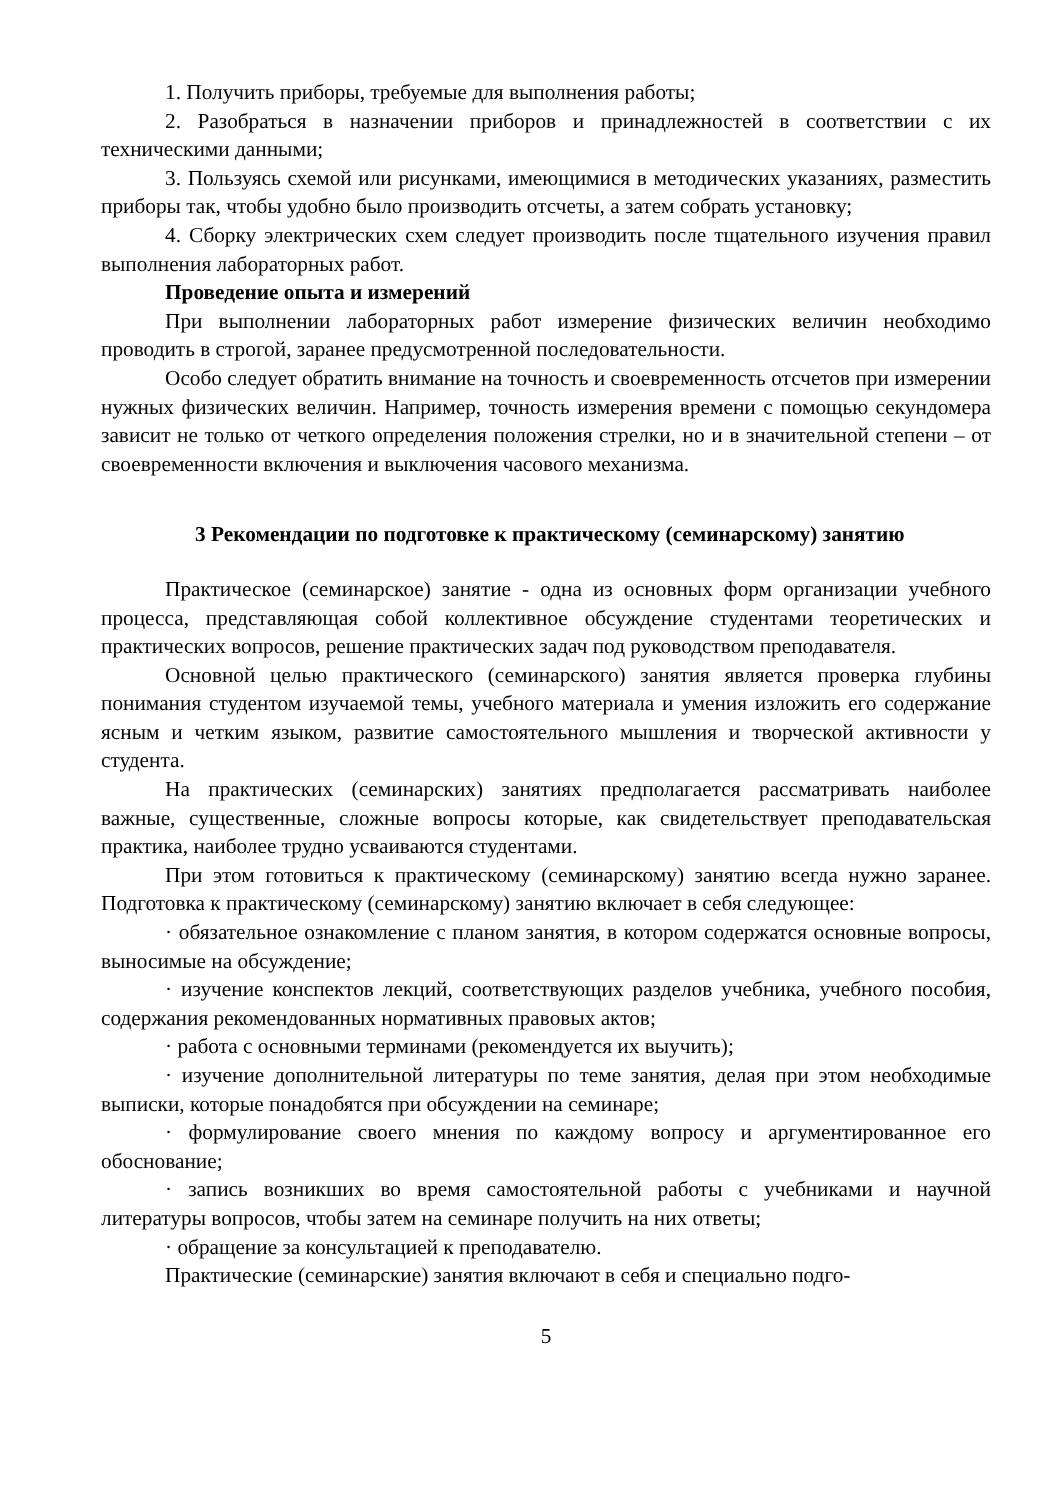1. Получить приборы, требуемые для выполнения работы;
2. Разобраться в назначении приборов и принадлежностей в соответствии с их техническими данными;
3. Пользуясь схемой или рисунками, имеющимися в методических указаниях, разместить приборы так, чтобы удобно было производить отсчеты, а затем собрать установку;
4. Сборку электрических схем следует производить после тщательного изучения правил выполнения лабораторных работ.
Проведение опыта и измерений
При выполнении лабораторных работ измерение физических величин необходимо проводить в строгой, заранее предусмотренной последовательности.
Особо следует обратить внимание на точность и своевременность отсчетов при измерении нужных физических величин. Например, точность измерения времени с помощью секундомера зависит не только от четкого определения положения стрелки, но и в значительной степени – от своевременности включения и выключения часового механизма.
3 Рекомендации по подготовке к практическому (семинарскому) занятию
Практическое (семинарское) занятие - одна из основных форм организации учебного процесса, представляющая собой коллективное обсуждение студентами теоретических и практических вопросов, решение практических задач под руководством преподавателя.
Основной целью практического (семинарского) занятия является проверка глубины понимания студентом изучаемой темы, учебного материала и умения изложить его содержание ясным и четким языком, развитие самостоятельного мышления и творческой активности у студента.
На практических (семинарских) занятиях предполагается рассматривать наиболее важные, существенные, сложные вопросы которые, как свидетельствует преподавательская практика, наиболее трудно усваиваются студентами.
При этом готовиться к практическому (семинарскому) занятию всегда нужно заранее. Подготовка к практическому (семинарскому) занятию включает в себя следующее:
· обязательное ознакомление с планом занятия, в котором содержатся основные вопросы, выносимые на обсуждение;
· изучение конспектов лекций, соответствующих разделов учебника, учебного пособия, содержания рекомендованных нормативных правовых актов;
· работа с основными терминами (рекомендуется их выучить);
· изучение дополнительной литературы по теме занятия, делая при этом необходимые выписки, которые понадобятся при обсуждении на семинаре;
· формулирование своего мнения по каждому вопросу и аргументированное его обоснование;
· запись возникших во время самостоятельной работы с учебниками и научной литературы вопросов, чтобы затем на семинаре получить на них ответы;
· обращение за консультацией к преподавателю.
Практические (семинарские) занятия включают в себя и специально подго-
5